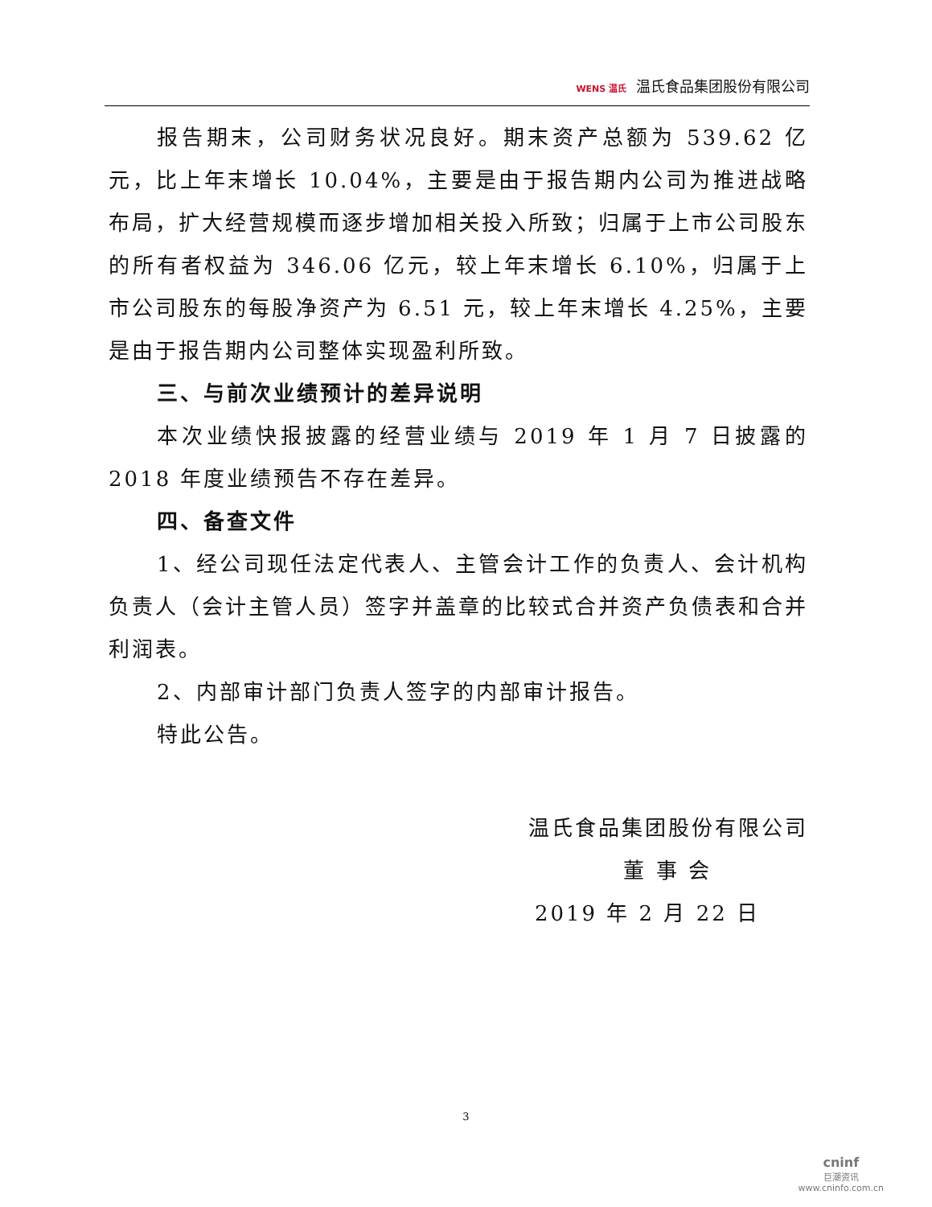WENS 温氏 温氏食品集团股份有限公司
报告期末，公司财务状况良好。期末资产总额为 539.62 亿元，比上年末增长 10.04%，主要是由于报告期内公司为推进战略布局，扩大经营规模而逐步增加相关投入所致；归属于上市公司股东的所有者权益为 346.06 亿元，较上年末增长 6.10%，归属于上市公司股东的每股净资产为 6.51 元，较上年末增长 4.25%，主要是由于报告期内公司整体实现盈利所致。
三、与前次业绩预计的差异说明
本次业绩快报披露的经营业绩与 2019 年 1 月 7 日披露的 2018 年度业绩预告不存在差异。
四、备查文件
1、经公司现任法定代表人、主管会计工作的负责人、会计机构负责人（会计主管人员）签字并盖章的比较式合并资产负债表和合并利润表。
2、内部审计部门负责人签字的内部审计报告。
特此公告。
温氏食品集团股份有限公司
董 事 会
2019 年 2 月 22 日
3
cninf
巨潮资讯
www.cninfo.com.cn